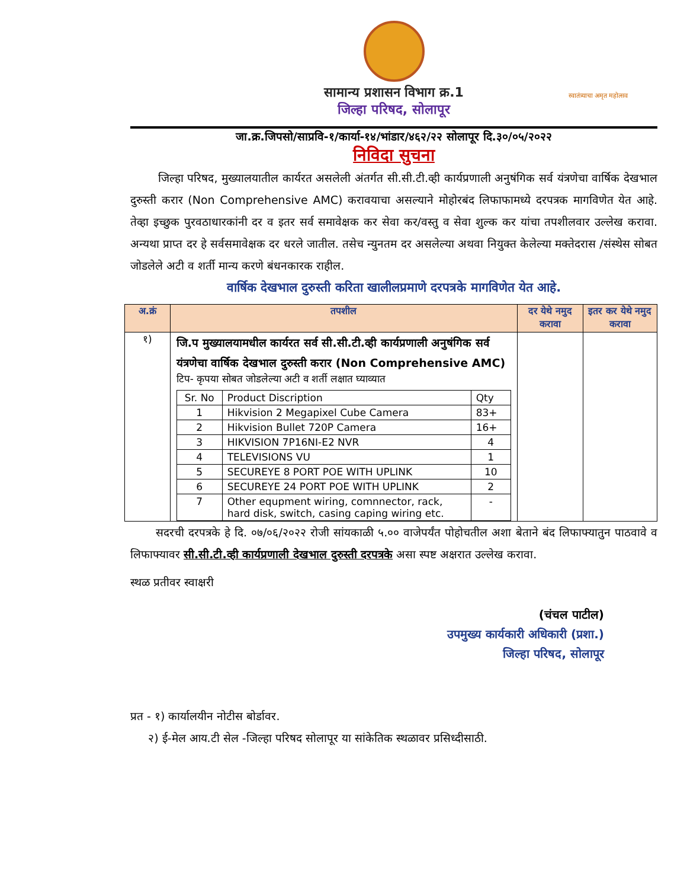सामान्य प्रशासन विभाग क्र.1
जिल्हा परिषद, सोलापूर
स्वातंत्र्याचा अमृत महोत्सव
जा.क्र.जिपसो/साप्रवि-१/कार्या-१४/भांडार/४६२/२२ सोलापूर दि.३०/०५/२०२२
निविदा सुचना
जिल्हा परिषद, मुख्यालयातील कार्यरत असलेली अंतर्गत सी.सी.टी.व्ही कार्यप्रणाली अनुषंगिक सर्व यंत्रणेचा वार्षिक देखभाल दुरुस्ती करार (Non Comprehensive AMC) करावयाचा असल्याने मोहोरबंद लिफाफामध्ये दरपत्रक मागविणेत येत आहे. तेव्हा इच्छुक पुरवठाधारकांनी दर व इतर सर्व समावेक्षक कर सेवा कर/वस्तु व सेवा शुल्क कर यांचा तपशीलवार उल्लेख करावा. अन्यथा प्राप्त दर हे सर्वसमावेक्षक दर धरले जातील. तसेच न्युनतम दर असलेल्या अथवा नियुक्त केलेल्या मक्तेदरास /संस्थेस सोबत जोडलेले अटी व शर्ती मान्य करणे बंधनकारक राहील.
वार्षिक देखभाल दुरुस्ती करिता खालीलप्रमाणे दरपत्रके मागविणेत येत आहे.
| अ.क्रं | तपशील | दर येथे नमुद करावा | इतर कर येथे नमुद करावा |
| --- | --- | --- | --- |
| १) | जि.प मुख्यालयामधील कार्यरत सर्व सी.सी.टी.व्ही कार्यप्रणाली अनुषंगिक सर्व यंत्रणेचा वार्षिक देखभाल दुरुस्ती करार (Non Comprehensive AMC) टिप- कृपया सोबत जोडलेल्या अटी व शर्ती लक्षात घ्याव्यात / Sr. No / Product Discription / Qty / / 1 / Hikvision 2 Megapixel Cube Camera / 83+ / / 2 / Hikvision Bullet 720P Camera / 16+ / / 3 / HIKVISION 7P16NI-E2 NVR / 4 / / 4 / TELEVISIONS VU / 1 / / 5 / SECUREYE 8 PORT POE WITH UPLINK / 10 / / 6 / SECUREYE 24 PORT POE WITH UPLINK / 2 / / 7 / Other equpment wiring, comnnector, rack, hard disk, switch, casing caping wiring etc. / - / | | |
सदरची दरपत्रके हे दि. ०७/०६/२०२२ रोजी सांयकाळी ५.०० वाजेपर्यंत पोहोचतील अशा बेताने बंद लिफाफ्यातुन पाठवावे व लिफाफ्यावर सी.सी.टी.व्ही कार्यप्रणाली देखभाल दुरुस्ती दरपत्रके असा स्पष्ट अक्षरात उल्लेख करावा.
स्थळ प्रतीवर स्वाक्षरी
(चंचल पाटील)
उपमुख्य कार्यकारी अधिकारी (प्रशा.)
जिल्हा परिषद, सोलापूर
प्रत - १) कार्यालयीन नोटीस बोर्डावर.
२) ई-मेल आय.टी सेल -जिल्हा परिषद सोलापूर या सांकेतिक स्थळावर प्रसिध्दीसाठी.